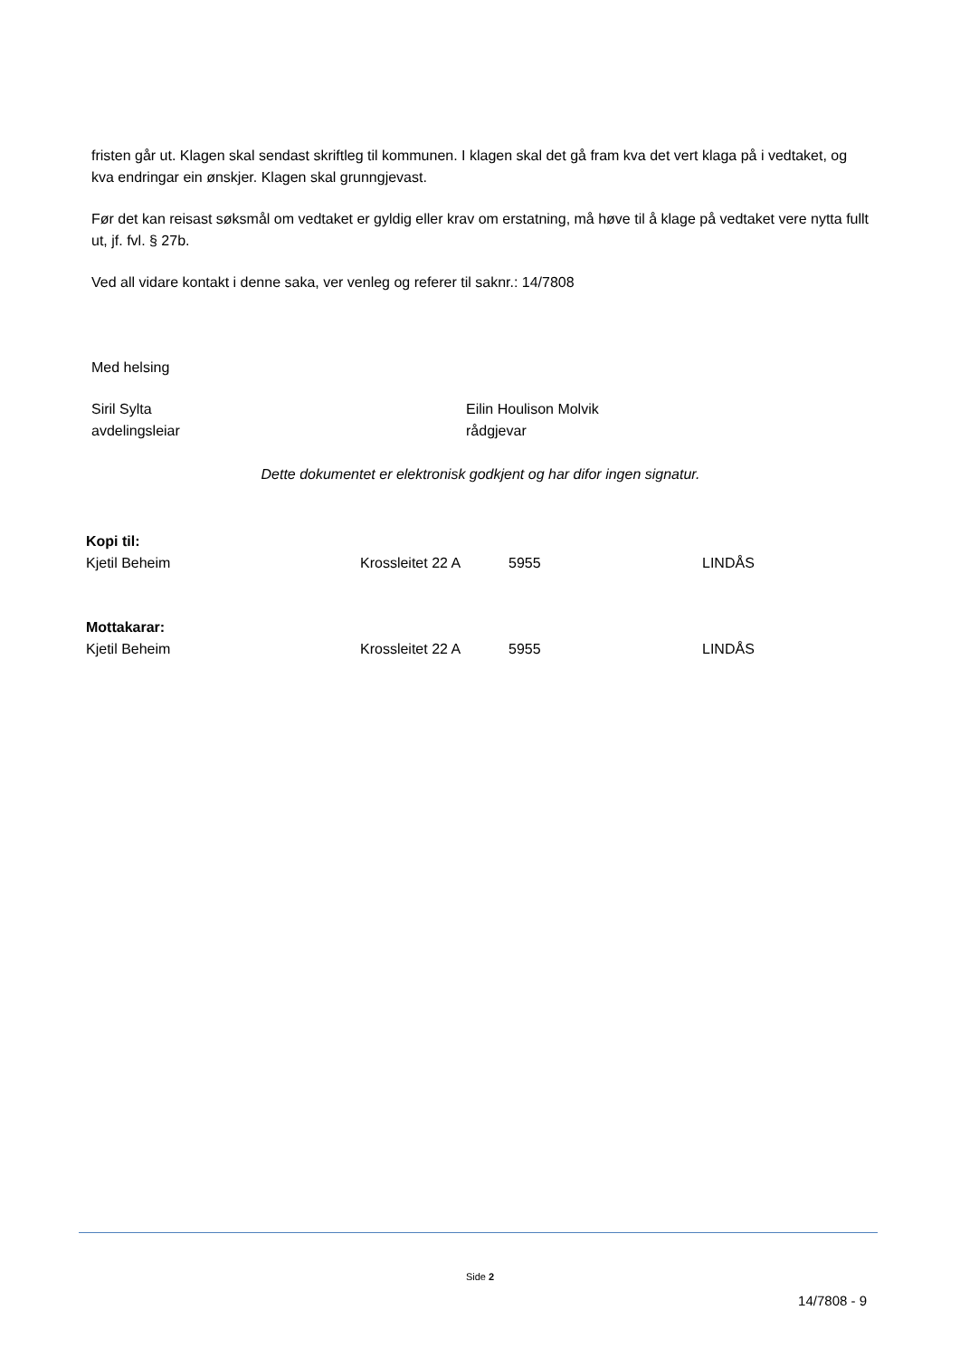fristen går ut. Klagen skal sendast skriftleg til kommunen. I klagen skal det gå fram kva det vert klaga på i vedtaket, og kva endringar ein ønskjer. Klagen skal grunngjevast.
Før det kan reisast søksmål om vedtaket er gyldig eller krav om erstatning, må høve til å klage på vedtaket vere nytta fullt ut, jf. fvl. § 27b.
Ved all vidare kontakt i denne saka, ver venleg og referer til saknr.: 14/7808
Med helsing
Siril Sylta
avdelingsleiar
Eilin Houlison Molvik
rådgjevar
Dette dokumentet er elektronisk godkjent og har difor ingen signatur.
| Kopi til: | | | |
| Kjetil Beheim | Krossleitet 22 A | 5955 | LINDÅS |
| Mottakarar: | | | |
| Kjetil Beheim | Krossleitet 22 A | 5955 | LINDÅS |
Side 2
14/7808 - 9